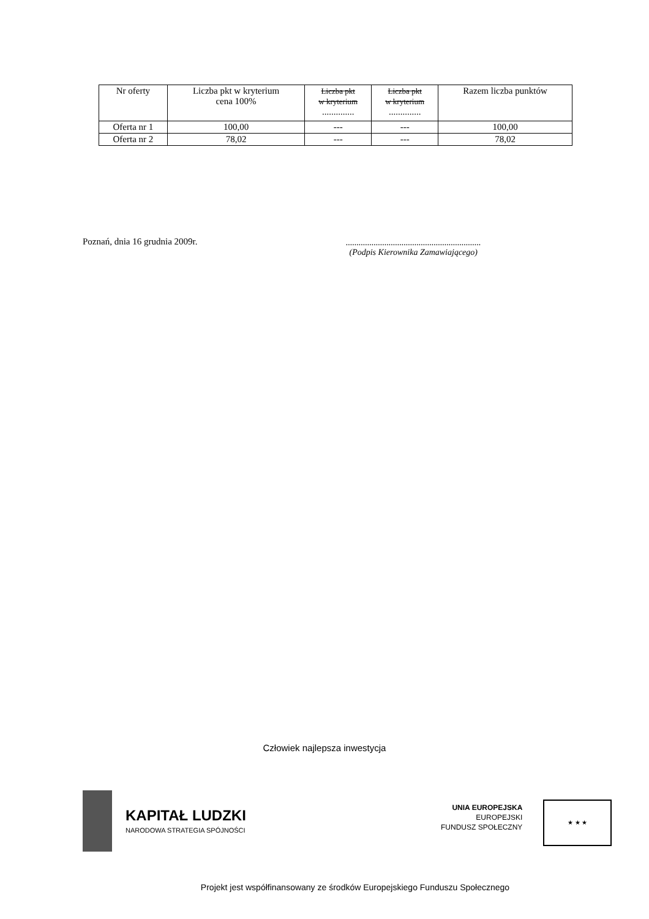| Nr oferty | Liczba pkt w kryterium cena 100% | Liczba pkt w kryterium .............. | Liczba pkt w kryterium .............. | Razem liczba punktów |
| --- | --- | --- | --- | --- |
| Oferta nr 1 | 100,00 | --- | --- | 100,00 |
| Oferta nr 2 | 78,02 | --- | --- | 78,02 |
Poznań, dnia 16 grudnia 2009r.
...............................................................
(Podpis Kierownika Zamawiającego)
Człowiek najlepsza inwestycja
KAPITAŁ LUDZKI
NARODOWA STRATEGIA SPÓJNOŚCI
UNIA EUROPEJSKA
EUROPEJSKI
FUNDUSZ SPOŁECZNY
★ ★ ★
Projekt jest współfinansowany ze środków Europejskiego Funduszu Społecznego